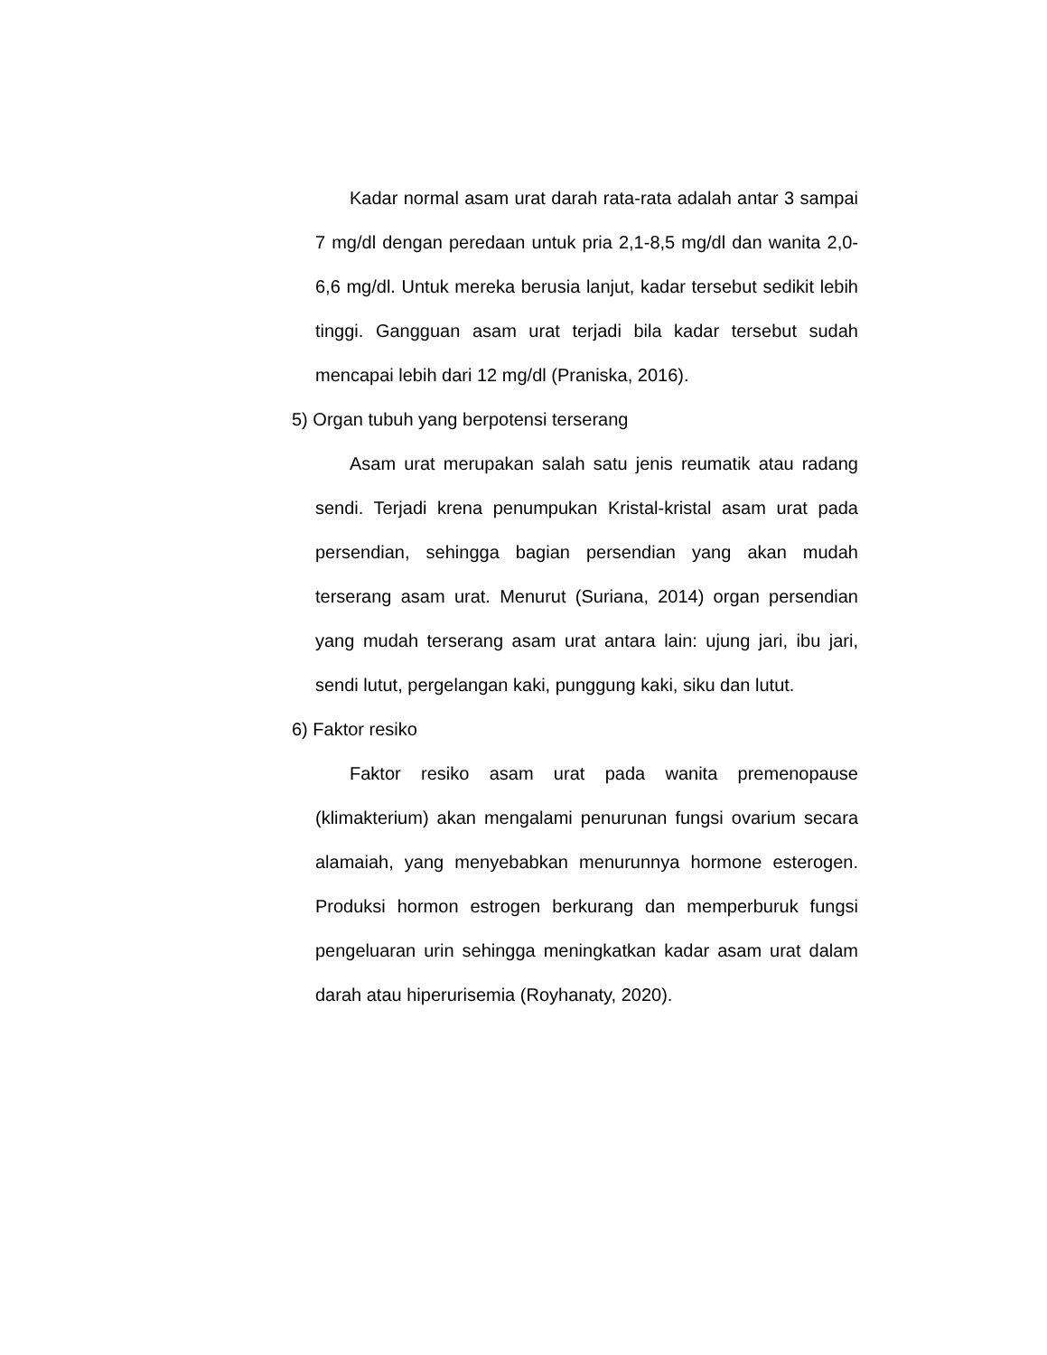Kadar normal asam urat darah rata-rata adalah antar 3 sampai 7 mg/dl dengan peredaan untuk pria 2,1-8,5 mg/dl dan wanita 2,0-6,6 mg/dl. Untuk mereka berusia lanjut, kadar tersebut sedikit lebih tinggi. Gangguan asam urat terjadi bila kadar tersebut sudah mencapai lebih dari 12 mg/dl (Praniska, 2016).
5) Organ tubuh yang berpotensi terserang
Asam urat merupakan salah satu jenis reumatik atau radang sendi. Terjadi krena penumpukan Kristal-kristal asam urat pada persendian, sehingga bagian persendian yang akan mudah terserang asam urat. Menurut (Suriana, 2014) organ persendian yang mudah terserang asam urat antara lain: ujung jari, ibu jari, sendi lutut, pergelangan kaki, punggung kaki, siku dan lutut.
6) Faktor resiko
Faktor resiko asam urat pada wanita premenopause (klimakterium) akan mengalami penurunan fungsi ovarium secara alamaiah, yang menyebabkan menurunnya hormone esterogen. Produksi hormon estrogen berkurang dan memperburuk fungsi pengeluaran urin sehingga meningkatkan kadar asam urat dalam darah atau hiperurisemia (Royhanaty, 2020).